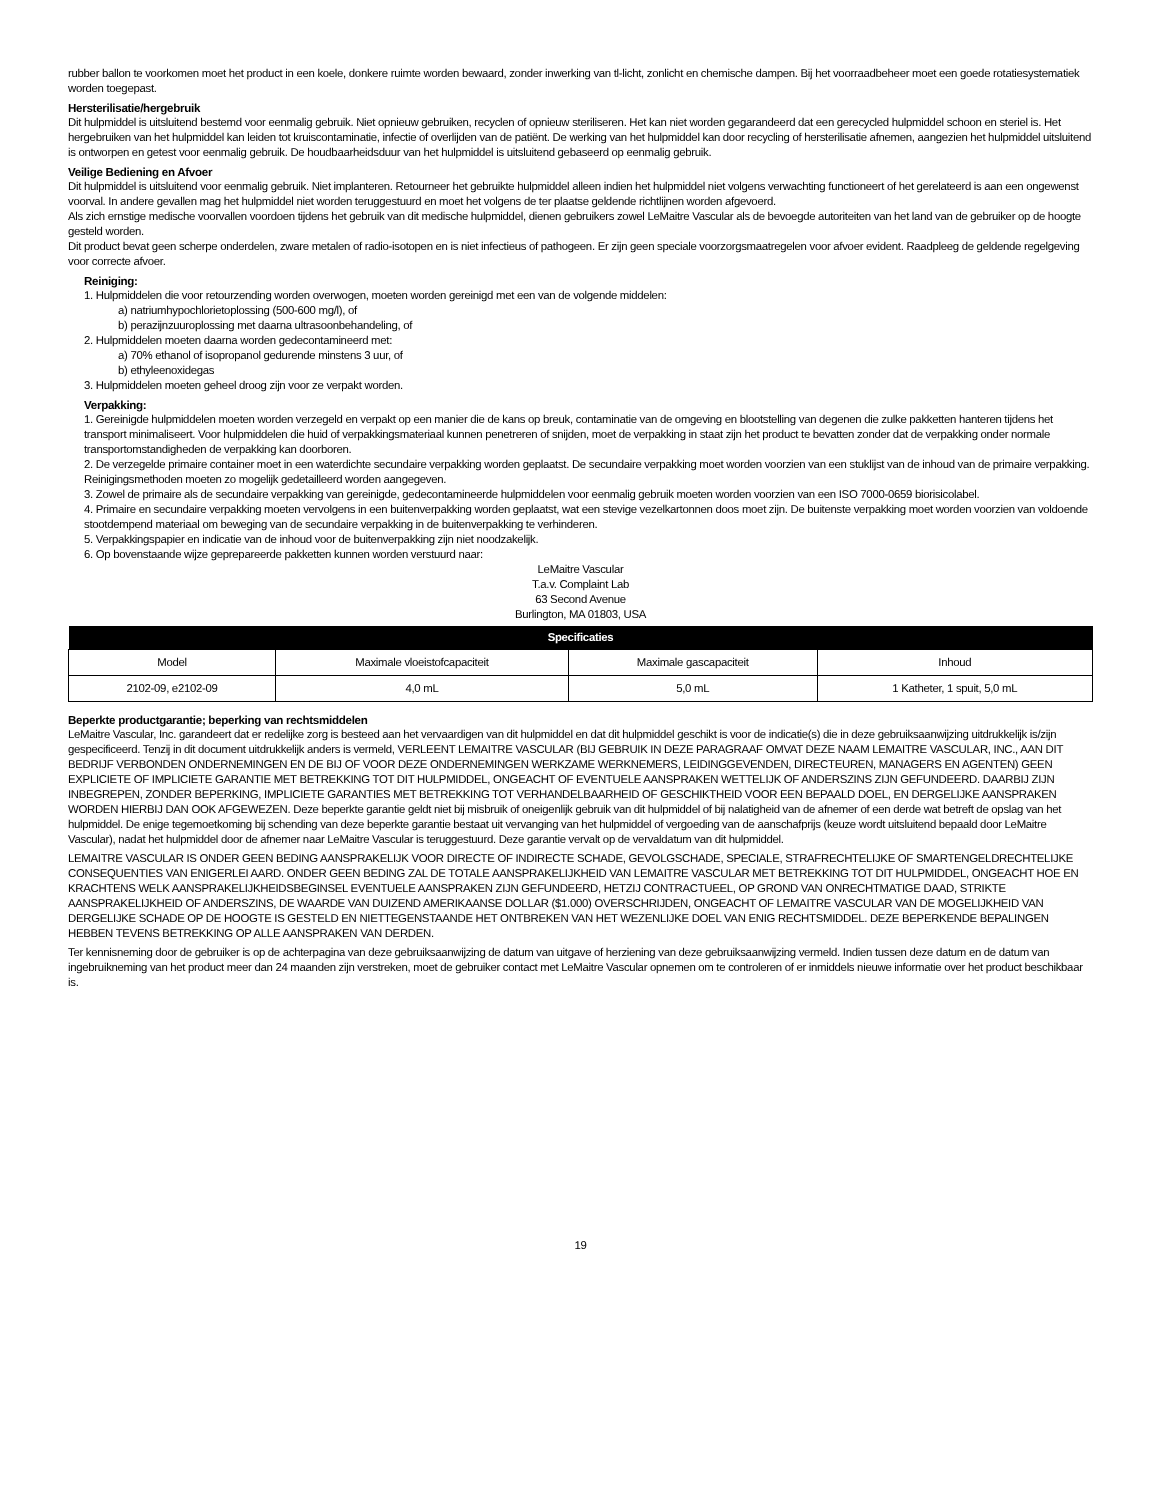rubber ballon te voorkomen moet het product in een koele, donkere ruimte worden bewaard, zonder inwerking van tl-licht, zonlicht en chemische dampen. Bij het voorraadbeheer moet een goede rotatiesystematiek worden toegepast.
Hersterilisatie/hergebruik
Dit hulpmiddel is uitsluitend bestemd voor eenmalig gebruik. Niet opnieuw gebruiken, recyclen of opnieuw steriliseren. Het kan niet worden gegarandeerd dat een gerecycled hulpmiddel schoon en steriel is. Het hergebruiken van het hulpmiddel kan leiden tot kruiscontaminatie, infectie of overlijden van de patiënt. De werking van het hulpmiddel kan door recycling of hersterilisatie afnemen, aangezien het hulpmiddel uitsluitend is ontworpen en getest voor eenmalig gebruik. De houdbaarheidsduur van het hulpmiddel is uitsluitend gebaseerd op eenmalig gebruik.
Veilige Bediening en Afvoer
Dit hulpmiddel is uitsluitend voor eenmalig gebruik. Niet implanteren. Retourneer het gebruikte hulpmiddel alleen indien het hulpmiddel niet volgens verwachting functioneert of het gerelateerd is aan een ongewenst voorval. In andere gevallen mag het hulpmiddel niet worden teruggestuurd en moet het volgens de ter plaatse geldende richtlijnen worden afgevoerd.
Als zich ernstige medische voorvallen voordoen tijdens het gebruik van dit medische hulpmiddel, dienen gebruikers zowel LeMaitre Vascular als de bevoegde autoriteiten van het land van de gebruiker op de hoogte gesteld worden.
Dit product bevat geen scherpe onderdelen, zware metalen of radio-isotopen en is niet infectieus of pathogeen. Er zijn geen speciale voorzorgsmaatregelen voor afvoer evident. Raadpleeg de geldende regelgeving voor correcte afvoer.
Reiniging:
1. Hulpmiddelen die voor retourzending worden overwogen, moeten worden gereinigd met een van de volgende middelen:
a) natriumhypochlorietoplossing (500-600 mg/l), of
b) perazijnzuuroplossing met daarna ultrasoonbehandeling, of
2. Hulpmiddelen moeten daarna worden gedecontamineerd met:
a) 70% ethanol of isopropanol gedurende minstens 3 uur, of
b) ethyleenoxidegas
3. Hulpmiddelen moeten geheel droog zijn voor ze verpakt worden.
Verpakking:
1. Gereinigde hulpmiddelen moeten worden verzegeld en verpakt op een manier die de kans op breuk, contaminatie van de omgeving en blootstelling van degenen die zulke pakketten hanteren tijdens het transport minimaliseert. Voor hulpmiddelen die huid of verpakkingsmateriaal kunnen penetreren of snijden, moet de verpakking in staat zijn het product te bevatten zonder dat de verpakking onder normale transportomstandigheden de verpakking kan doorboren.
2. De verzegelde primaire container moet in een waterdichte secundaire verpakking worden geplaatst. De secundaire verpakking moet worden voorzien van een stuklijst van de inhoud van de primaire verpakking. Reinigingsmethoden moeten zo mogelijk gedetailleerd worden aangegeven.
3. Zowel de primaire als de secundaire verpakking van gereinigde, gedecontamineerde hulpmiddelen voor eenmalig gebruik moeten worden voorzien van een ISO 7000-0659 biorisicolabel.
4. Primaire en secundaire verpakking moeten vervolgens in een buitenverpakking worden geplaatst, wat een stevige vezelkartonnen doos moet zijn. De buitenste verpakking moet worden voorzien van voldoende stootdempend materiaal om beweging van de secundaire verpakking in de buitenverpakking te verhinderen.
5. Verpakkingspapier en indicatie van de inhoud voor de buitenverpakking zijn niet noodzakelijk.
6. Op bovenstaande wijze geprepareerde pakketten kunnen worden verstuurd naar:
LeMaitre Vascular
T.a.v. Complaint Lab
63 Second Avenue
Burlington, MA 01803, USA
| Specificaties | | | |
| --- | --- | --- | --- |
| Model | Maximale vloeistofcapaciteit | Maximale gascapaciteit | Inhoud |
| 2102-09, e2102-09 | 4,0 mL | 5,0 mL | 1 Katheter, 1 spuit, 5,0 mL |
Beperkte productgarantie; beperking van rechtsmiddelen
LeMaitre Vascular, Inc. garandeert dat er redelijke zorg is besteed aan het vervaardigen van dit hulpmiddel en dat dit hulpmiddel geschikt is voor de indicatie(s) die in deze gebruiksaanwijzing uitdrukkelijk is/zijn gespecificeerd. Tenzij in dit document uitdrukkelijk anders is vermeld, VERLEENT LEMAITRE VASCULAR (BIJ GEBRUIK IN DEZE PARAGRAAF OMVAT DEZE NAAM LEMAITRE VASCULAR, INC., AAN DIT BEDRIJF VERBONDEN ONDERNEMINGEN EN DE BIJ OF VOOR DEZE ONDERNEMINGEN WERKZAME WERKNEMERS, LEIDINGGEVENDEN, DIRECTEUREN, MANAGERS EN AGENTEN) GEEN EXPLICIETE OF IMPLICIETE GARANTIE MET BETREKKING TOT DIT HULPMIDDEL, ONGEACHT OF EVENTUELE AANSPRAKEN WETTELIJK OF ANDERSZINS ZIJN GEFUNDEERD. DAARBIJ ZIJN INBEGREPEN, ZONDER BEPERKING, IMPLICIETE GARANTIES MET BETREKKING TOT VERHANDELBAARHEID OF GESCHIKTHEID VOOR EEN BEPAALD DOEL, EN DERGELIJKE AANSPRAKEN WORDEN HIERBIJ DAN OOK AFGEWEZEN. Deze beperkte garantie geldt niet bij misbruik of oneigenlijk gebruik van dit hulpmiddel of bij nalatigheid van de afnemer of een derde wat betreft de opslag van het hulpmiddel. De enige tegemoetkoming bij schending van deze beperkte garantie bestaat uit vervanging van het hulpmiddel of vergoeding van de aanschafprijs (keuze wordt uitsluitend bepaald door LeMaitre Vascular), nadat het hulpmiddel door de afnemer naar LeMaitre Vascular is teruggestuurd. Deze garantie vervalt op de vervaldatum van dit hulpmiddel.
LEMAITRE VASCULAR IS ONDER GEEN BEDING AANSPRAKELIJK VOOR DIRECTE OF INDIRECTE SCHADE, GEVOLGSCHADE, SPECIALE, STRAFRECHTELIJKE OF SMARTENGELDRECHTELIJKE CONSEQUENTIES VAN ENIGERLEI AARD. ONDER GEEN BEDING ZAL DE TOTALE AANSPRAKELIJKHEID VAN LEMAITRE VASCULAR MET BETREKKING TOT DIT HULPMIDDEL, ONGEACHT HOE EN KRACHTENS WELK AANSPRAKELIJKHEIDSBEGINSEL EVENTUELE AANSPRAKEN ZIJN GEFUNDEERD, HETZIJ CONTRACTUEEL, OP GROND VAN ONRECHTMATIGE DAAD, STRIKTE AANSPRAKELIJKHEID OF ANDERSZINS, DE WAARDE VAN DUIZEND AMERIKAANSE DOLLAR ($1.000) OVERSCHRIJDEN, ONGEACHT OF LEMAITRE VASCULAR VAN DE MOGELIJKHEID VAN DERGELIJKE SCHADE OP DE HOOGTE IS GESTELD EN NIETTEGENSTAANDE HET ONTBREKEN VAN HET WEZENLIJKE DOEL VAN ENIG RECHTSMIDDEL. DEZE BEPERKENDE BEPALINGEN HEBBEN TEVENS BETREKKING OP ALLE AANSPRAKEN VAN DERDEN.
Ter kennisneming door de gebruiker is op de achterpagina van deze gebruiksaanwijzing de datum van uitgave of herziening van deze gebruiksaanwijzing vermeld. Indien tussen deze datum en de datum van ingebruikneming van het product meer dan 24 maanden zijn verstreken, moet de gebruiker contact met LeMaitre Vascular opnemen om te controleren of er inmiddels nieuwe informatie over het product beschikbaar is.
19